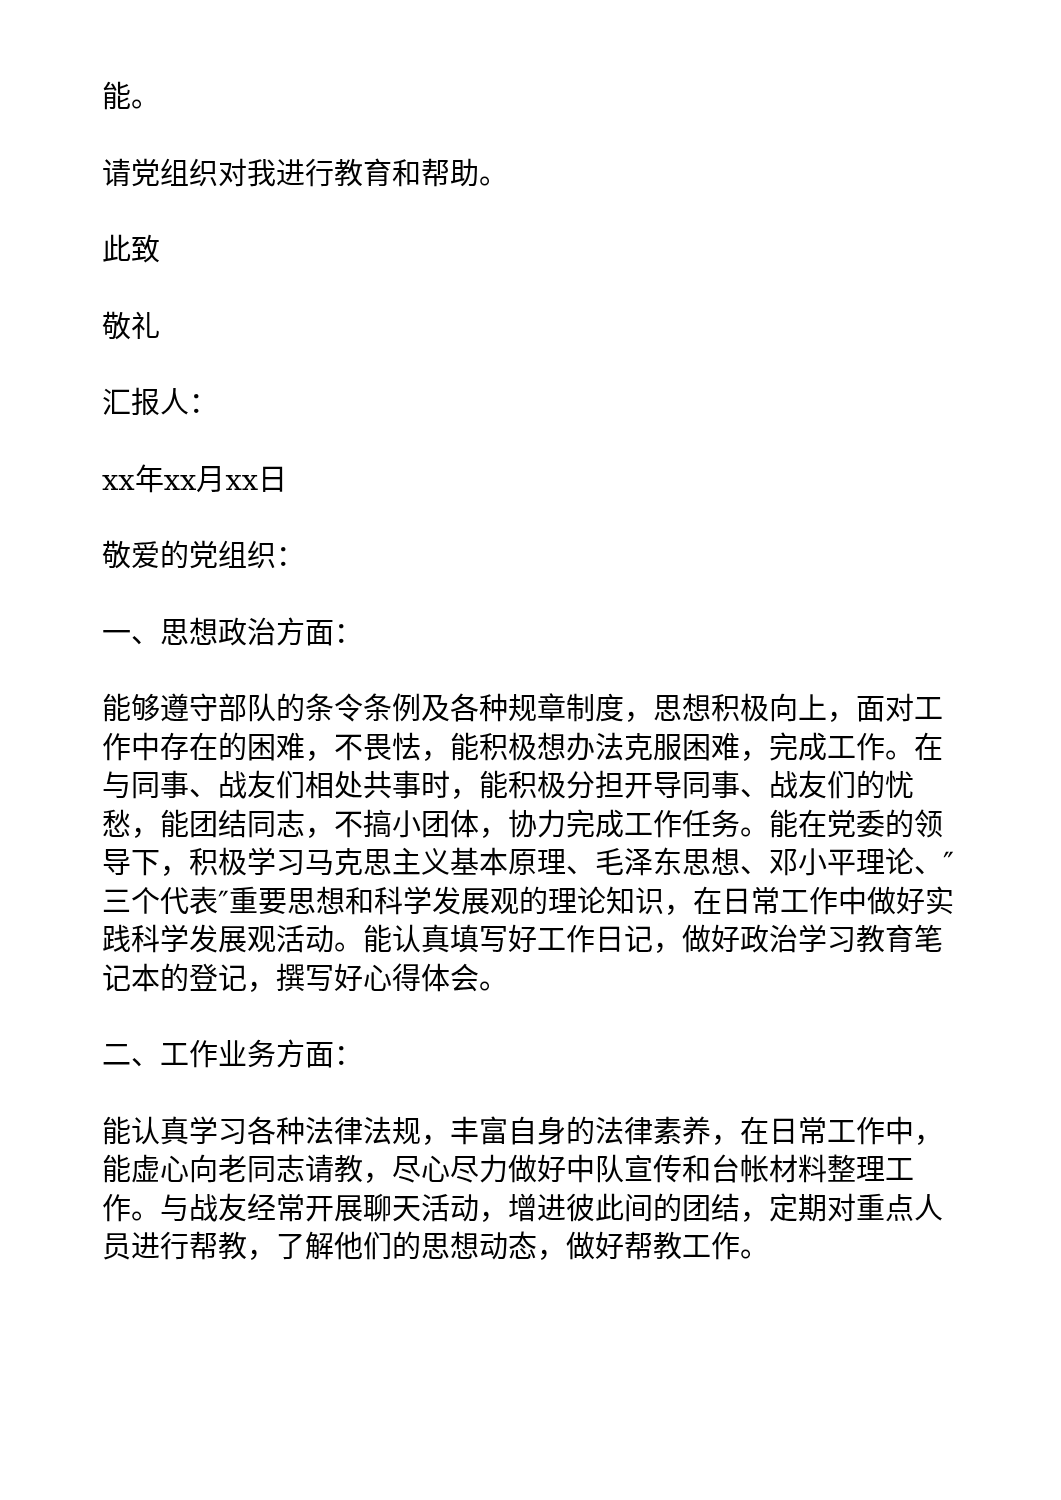能。
请党组织对我进行教育和帮助。
此致
敬礼
汇报人：
xx年xx月xx日
敬爱的党组织：
一、思想政治方面：
能够遵守部队的条令条例及各种规章制度，思想积极向上，面对工作中存在的困难，不畏怯，能积极想办法克服困难，完成工作。在与同事、战友们相处共事时，能积极分担开导同事、战友们的忧愁，能团结同志，不搞小团体，协力完成工作任务。能在党委的领导下，积极学习马克思主义基本原理、毛泽东思想、邓小平理论、″三个代表″重要思想和科学发展观的理论知识，在日常工作中做好实践科学发展观活动。能认真填写好工作日记，做好政治学习教育笔记本的登记，撰写好心得体会。
二、工作业务方面：
能认真学习各种法律法规，丰富自身的法律素养，在日常工作中，能虚心向老同志请教，尽心尽力做好中队宣传和台帐材料整理工作。与战友经常开展聊天活动，增进彼此间的团结，定期对重点人员进行帮教，了解他们的思想动态，做好帮教工作。